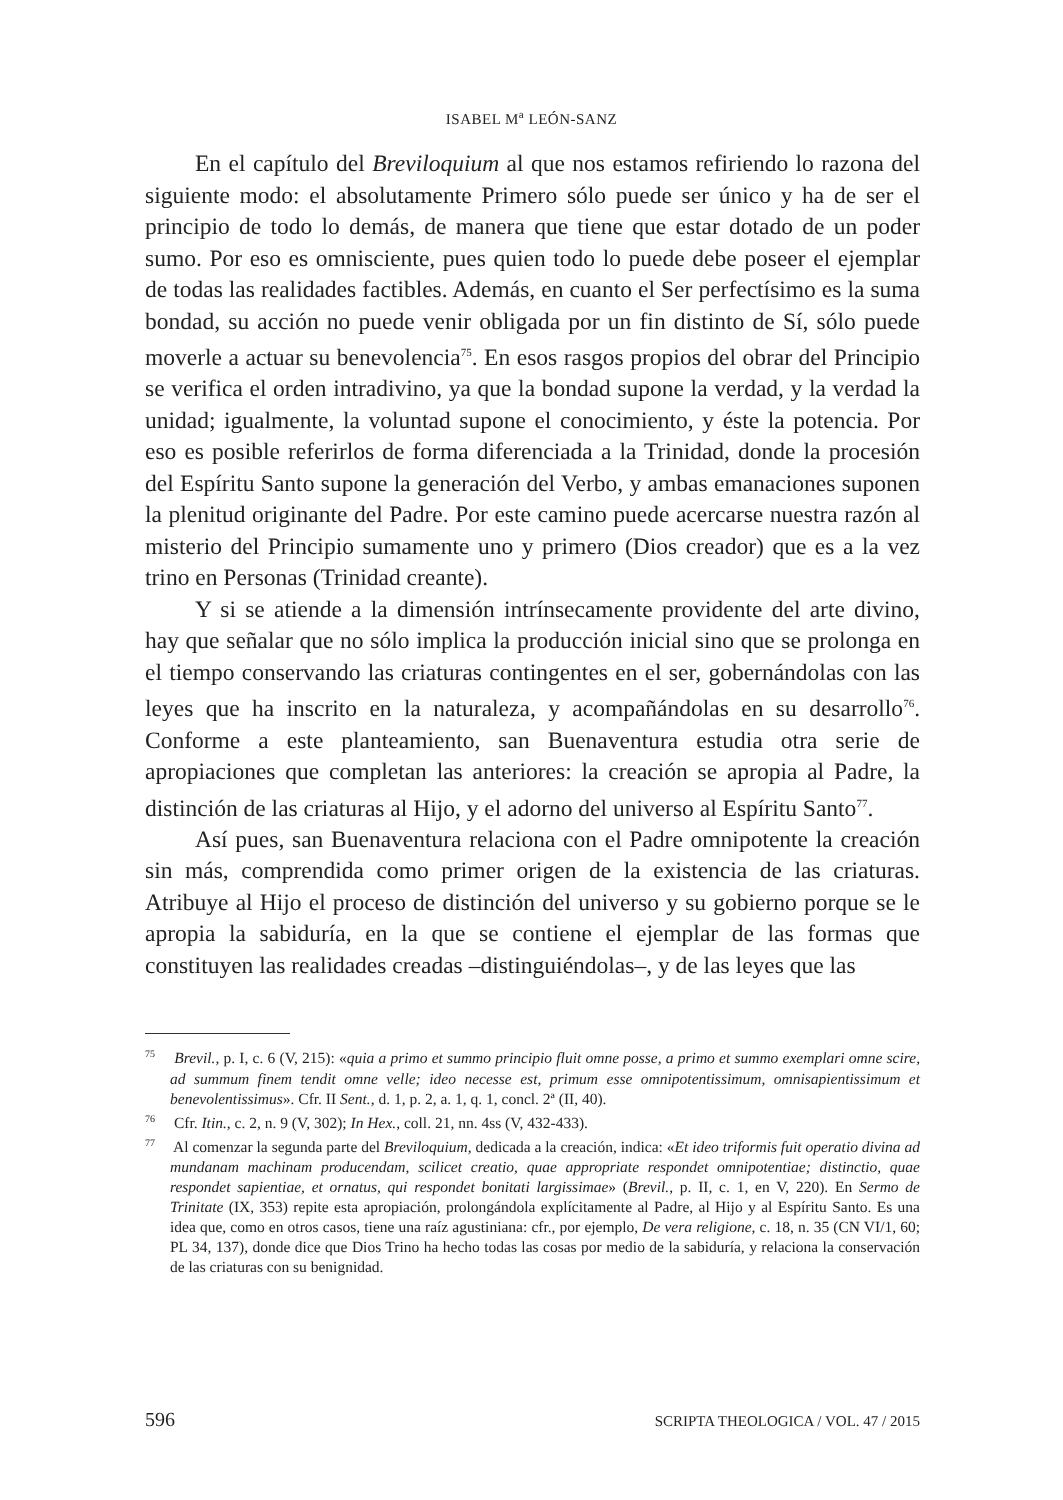ISABEL M<sup>a</sup> LEÓN-SANZ
En el capítulo del Breviloquium al que nos estamos refiriendo lo razona del siguiente modo: el absolutamente Primero sólo puede ser único y ha de ser el principio de todo lo demás, de manera que tiene que estar dotado de un poder sumo. Por eso es omnisciente, pues quien todo lo puede debe poseer el ejemplar de todas las realidades factibles. Además, en cuanto el Ser perfectísimo es la suma bondad, su acción no puede venir obligada por un fin distinto de Sí, sólo puede moverle a actuar su benevolencia<sup>75</sup>. En esos rasgos propios del obrar del Principio se verifica el orden intradivino, ya que la bondad supone la verdad, y la verdad la unidad; igualmente, la voluntad supone el conocimiento, y éste la potencia. Por eso es posible referirlos de forma diferenciada a la Trinidad, donde la procesión del Espíritu Santo supone la generación del Verbo, y ambas emanaciones suponen la plenitud originante del Padre. Por este camino puede acercarse nuestra razón al misterio del Principio sumamente uno y primero (Dios creador) que es a la vez trino en Personas (Trinidad creante).
Y si se atiende a la dimensión intrínsecamente providente del arte divino, hay que señalar que no sólo implica la producción inicial sino que se prolonga en el tiempo conservando las criaturas contingentes en el ser, gobernándolas con las leyes que ha inscrito en la naturaleza, y acompañándolas en su desarrollo<sup>76</sup>. Conforme a este planteamiento, san Buenaventura estudia otra serie de apropiaciones que completan las anteriores: la creación se apropia al Padre, la distinción de las criaturas al Hijo, y el adorno del universo al Espíritu Santo<sup>77</sup>.
Así pues, san Buenaventura relaciona con el Padre omnipotente la creación sin más, comprendida como primer origen de la existencia de las criaturas. Atribuye al Hijo el proceso de distinción del universo y su gobierno porque se le apropia la sabiduría, en la que se contiene el ejemplar de las formas que constituyen las realidades creadas –distinguiéndolas–, y de las leyes que las
<sup>75</sup> Brevil., p. I, c. 6 (V, 215): «quia a primo et summo principio fluit omne posse, a primo et summo exemplari omne scire, ad summum finem tendit omne velle; ideo necesse est, primum esse omnipotentissimum, omnisapientissimum et benevolentissimus». Cfr. II Sent., d. 1, p. 2, a. 1, q. 1, concl. 2ª (II, 40).
<sup>76</sup> Cfr. Itin., c. 2, n. 9 (V, 302); In Hex., coll. 21, nn. 4ss (V, 432-433).
<sup>77</sup> Al comenzar la segunda parte del Breviloquium, dedicada a la creación, indica: «Et ideo triformis fuit operatio divina ad mundanam machinam producendam, scilicet creatio, quae appropriate respondet omnipotentiae; distinctio, quae respondet sapientiae, et ornatus, qui respondet bonitati largissimae» (Brevil., p. II, c. 1, en V, 220). En Sermo de Trinitate (IX, 353) repite esta apropiación, prolongándola explícitamente al Padre, al Hijo y al Espíritu Santo. Es una idea que, como en otros casos, tiene una raíz agustiniana: cfr., por ejemplo, De vera religione, c. 18, n. 35 (CN VI/1, 60; PL 34, 137), donde dice que Dios Trino ha hecho todas las cosas por medio de la sabiduría, y relaciona la conservación de las criaturas con su benignidad.
596 SCRIPTA THEOLOGICA / VOL. 47 / 2015